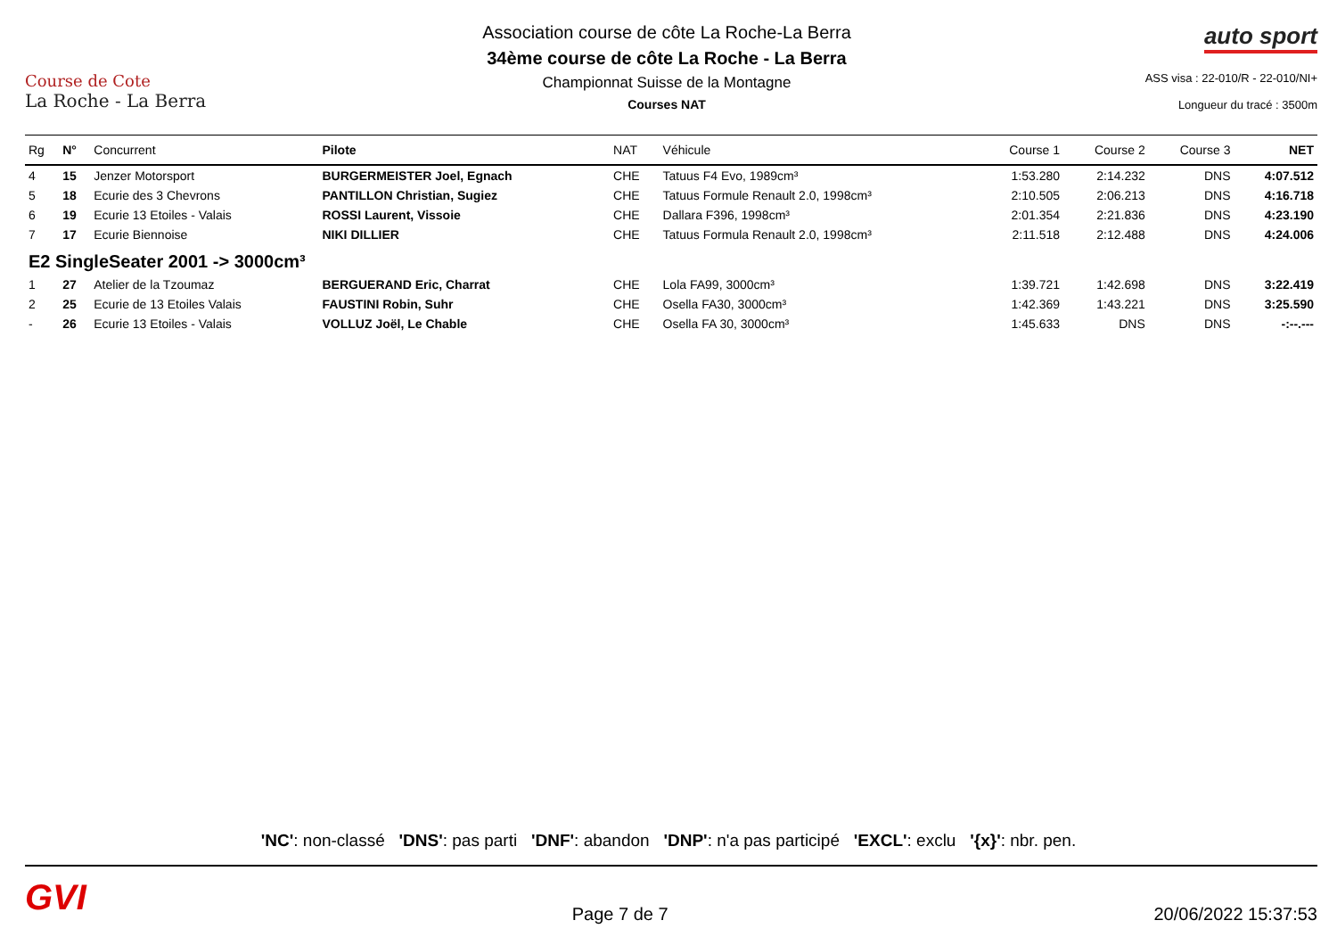Course de Cote
La Roche - La Berra
Association course de côte La Roche-La Berra
34ème course de côte La Roche - La Berra
Championnat Suisse de la Montagne
Courses NAT
auto sport
ASS visa : 22-010/R - 22-010/NI+
Longueur du tracé : 3500m
| Rg | N° | Concurrent | Pilote | NAT | Véhicule | Course 1 | Course 2 | Course 3 | NET |
| --- | --- | --- | --- | --- | --- | --- | --- | --- | --- |
| 4 | 15 | Jenzer Motorsport | BURGERMEISTER Joel, Egnach | CHE | Tatuus F4 Evo, 1989cm³ | 1:53.280 | 2:14.232 | DNS | 4:07.512 |
| 5 | 18 | Ecurie des 3 Chevrons | PANTILLON Christian, Sugiez | CHE | Tatuus Formule Renault 2.0, 1998cm³ | 2:10.505 | 2:06.213 | DNS | 4:16.718 |
| 6 | 19 | Ecurie 13 Etoiles - Valais | ROSSI Laurent, Vissoie | CHE | Dallara F396, 1998cm³ | 2:01.354 | 2:21.836 | DNS | 4:23.190 |
| 7 | 17 | Ecurie Biennoise | NIKI DILLIER | CHE | Tatuus Formula Renault 2.0, 1998cm³ | 2:11.518 | 2:12.488 | DNS | 4:24.006 |
| E2 SingleSeater 2001 -> 3000cm³ | | | | | | | | | |
| 1 | 27 | Atelier de la Tzoumaz | BERGUERAND Eric, Charrat | CHE | Lola FA99, 3000cm³ | 1:39.721 | 1:42.698 | DNS | 3:22.419 |
| 2 | 25 | Ecurie de 13 Etoiles Valais | FAUSTINI Robin, Suhr | CHE | Osella FA30, 3000cm³ | 1:42.369 | 1:43.221 | DNS | 3:25.590 |
| - | 26 | Ecurie 13 Etoiles - Valais | VOLLUZ Joël, Le Chable | CHE | Osella FA 30, 3000cm³ | 1:45.633 | DNS | DNS | -:--.--- |
'NC': non-classé 'DNS': pas parti 'DNF': abandon 'DNP': n'a pas participé 'EXCL': exclu '{x}': nbr. pen.
GVI Page 7 de 7 20/06/2022 15:37:53